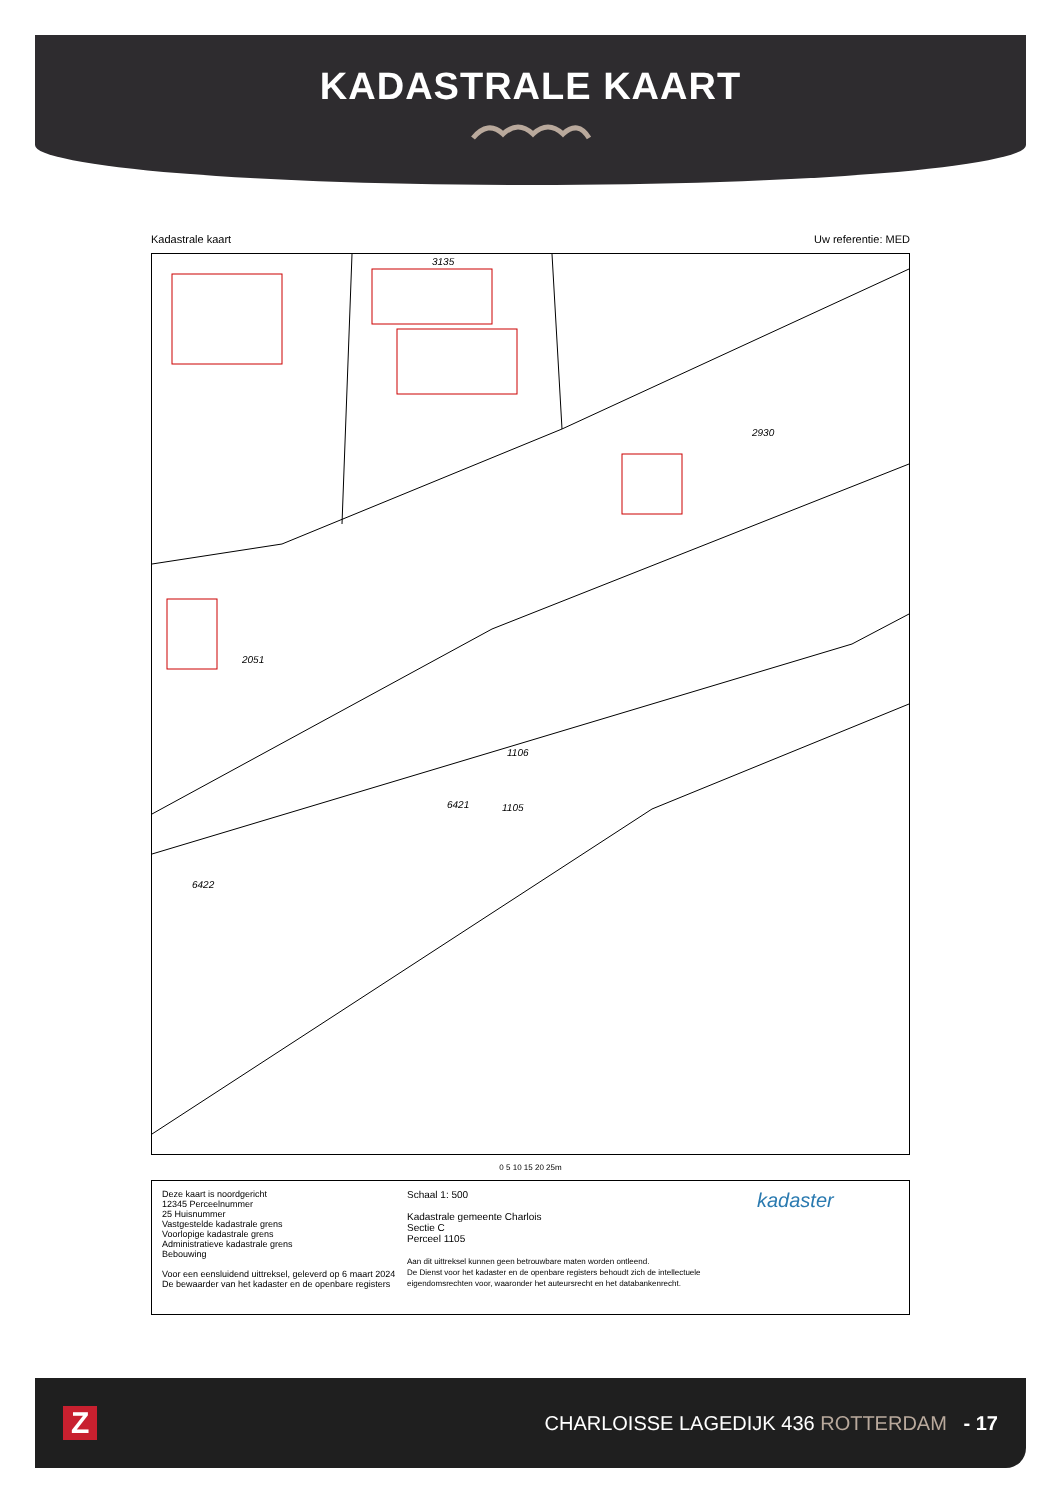KADASTRALE KAART
Kadastrale kaart Uw referentie: MED
3135
2930
2051
1106
1105
6421
6422
0 5 10 15 20 25m
Deze kaart is noordgericht
12345 Perceelnummer
25 Huisnummer
Vastgestelde kadastrale grens
Voorlopige kadastrale grens
Administratieve kadastrale grens
Bebouwing
Voor een eensluidend uittreksel, geleverd op 6 maart 2024
De bewaarder van het kadaster en de openbare registers
Schaal 1: 500
Kadastrale gemeente Charlois
Sectie C
Perceel 1105
Aan dit uittreksel kunnen geen betrouwbare maten worden ontleend.
De Dienst voor het kadaster en de openbare registers behoudt zich de intellectuele eigendomsrechten voor, waaronder het auteursrecht en het databankenrecht.
kadaster
Z CHARLOISSE LAGEDIJK 436 ROTTERDAM - 17